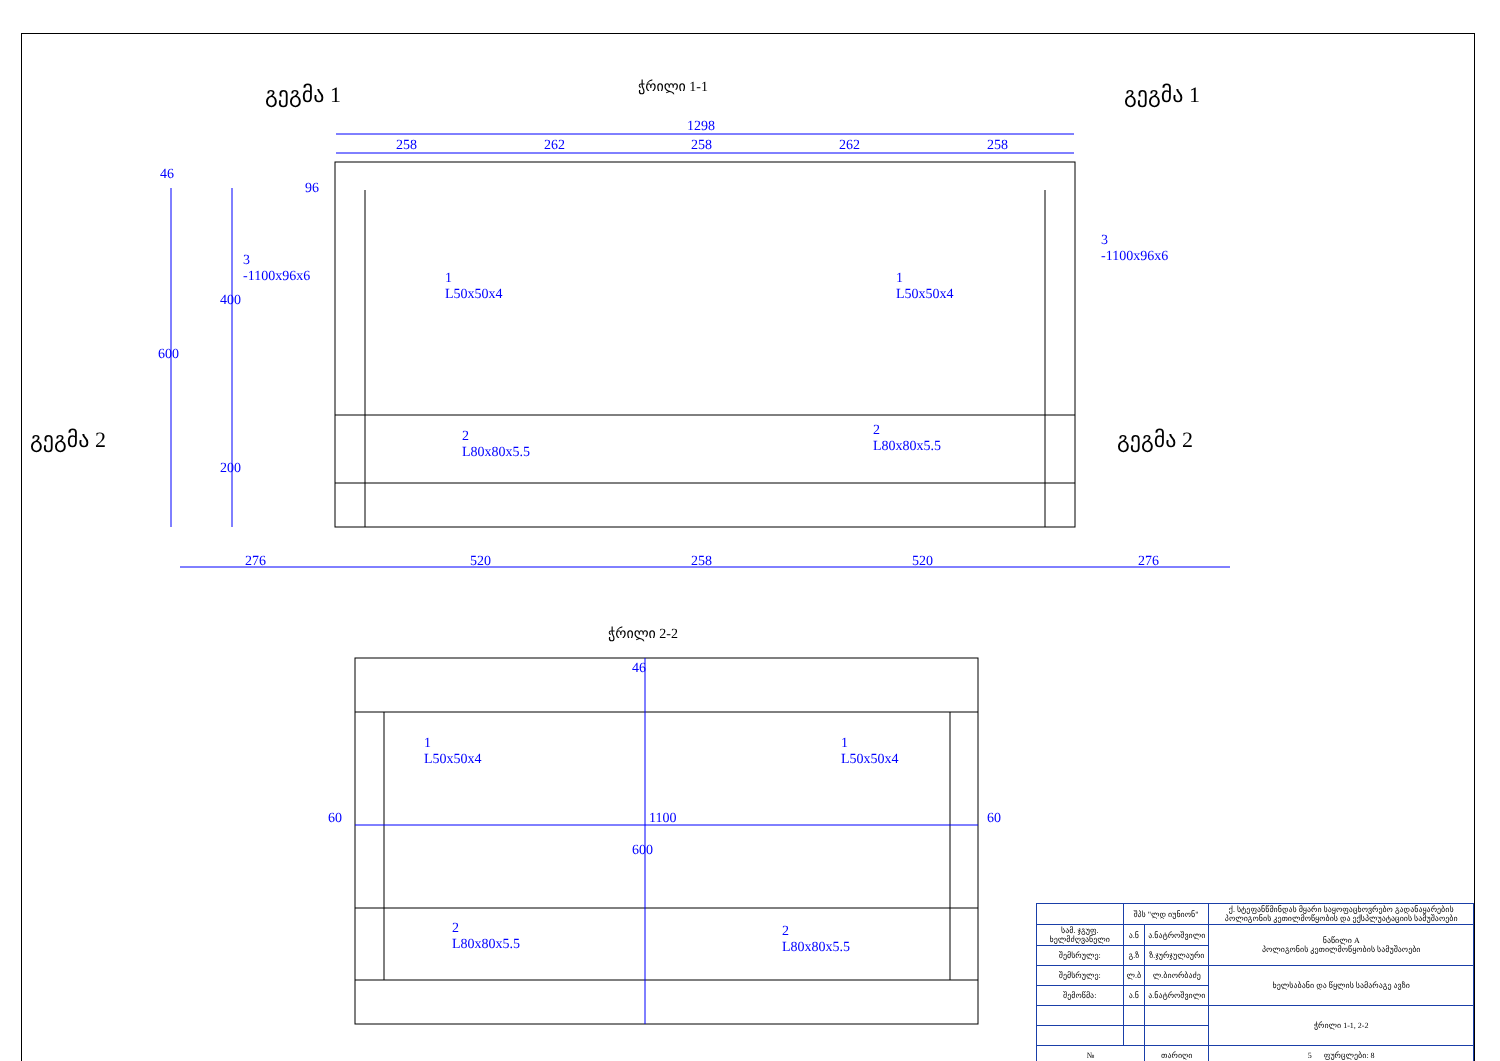ჭრილი 1-1
გეგმა 1 გეგმა 1
გეგმა 2 გეგმა 2
1298
258 262 258 262 258
46
96
3
-1100x96x6
3
-1100x96x6
1
L50x50x4
1
L50x50x4
400
600
200
2
L80x80x5.5
2
L80x80x5.5
276 520 258 520 276
ჭრილი 2-2
46
1
L50x50x4
1
L50x50x4
60 1100 60
600
2
L80x80x5.5
2
L80x80x5.5
| | შპს "ლდ იუნიონ" | | ქ. სტეფანწმინდას მყარი საყოფაცხოვრებო გადანაყარების პოლიგონის კეთილმოწყობის და ექსპლუატაციის სამუშაოები |
| სამ. ჯგუფ. ხელმძღვანელი | ა.ნ | ა.ნატროშვილი | ნაწილი A პოლიგონის კეთილმოწყობის სამუშაოები |
| შემსრულე: | გ.ზ | ზ.ჯურჯულაური | |
| შემსრულე: | ლ.ბ | ლ.ბიორბაძე | ხელსაბანი და წყლის სამარაგე ავზი |
| შემოწმა: | ა.ნ | ა.ნატროშვილი | |
| | | | ჭრილი 1-1, 2-2 |
| № | | თარიღი | 5 ფურცლები: 8 |